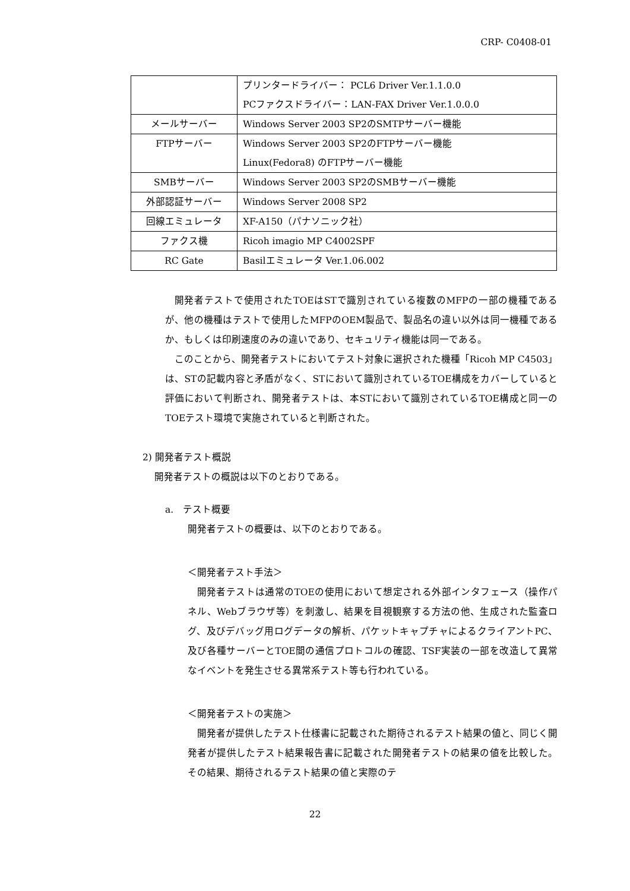CRP- C0408-01
| | プリンタードライバー： PCL6 Driver Ver.1.1.0.0 PCファクスドライバー：LAN-FAX Driver Ver.1.0.0.0 |
| メールサーバー | Windows Server 2003 SP2のSMTPサーバー機能 |
| FTPサーバー | Windows Server 2003 SP2のFTPサーバー機能 Linux(Fedora8) のFTPサーバー機能 |
| SMBサーバー | Windows Server 2003 SP2のSMBサーバー機能 |
| 外部認証サーバー | Windows Server 2008 SP2 |
| 回線エミュレータ | XF-A150（パナソニック社） |
| ファクス機 | Ricoh imagio MP C4002SPF |
| RC Gate | Basilエミュレータ Ver.1.06.002 |
開発者テストで使用されたTOEはSTで識別されている複数のMFPの一部の機種であるが、他の機種はテストで使用したMFPのOEM製品で、製品名の違い以外は同一機種であるか、もしくは印刷速度のみの違いであり、セキュリティ機能は同一である。
このことから、開発者テストにおいてテスト対象に選択された機種「Ricoh MP C4503」は、STの記載内容と矛盾がなく、STにおいて識別されているTOE構成をカバーしていると評価において判断され、開発者テストは、本STにおいて識別されているTOE構成と同一のTOEテスト環境で実施されていると判断された。
2) 開発者テスト概説
開発者テストの概説は以下のとおりである。
a.　テスト概要
開発者テストの概要は、以下のとおりである。
＜開発者テスト手法＞
開発者テストは通常のTOEの使用において想定される外部インタフェース（操作パネル、Webブラウザ等）を刺激し、結果を目視観察する方法の他、生成された監査ログ、及びデバッグ用ログデータの解析、パケットキャプチャによるクライアントPC、及び各種サーバーとTOE間の通信プロトコルの確認、TSF実装の一部を改造して異常なイベントを発生させる異常系テスト等も行われている。
＜開発者テストの実施＞
開発者が提供したテスト仕様書に記載された期待されるテスト結果の値と、同じく開発者が提供したテスト結果報告書に記載された開発者テストの結果の値を比較した。その結果、期待されるテスト結果の値と実際のテ
22